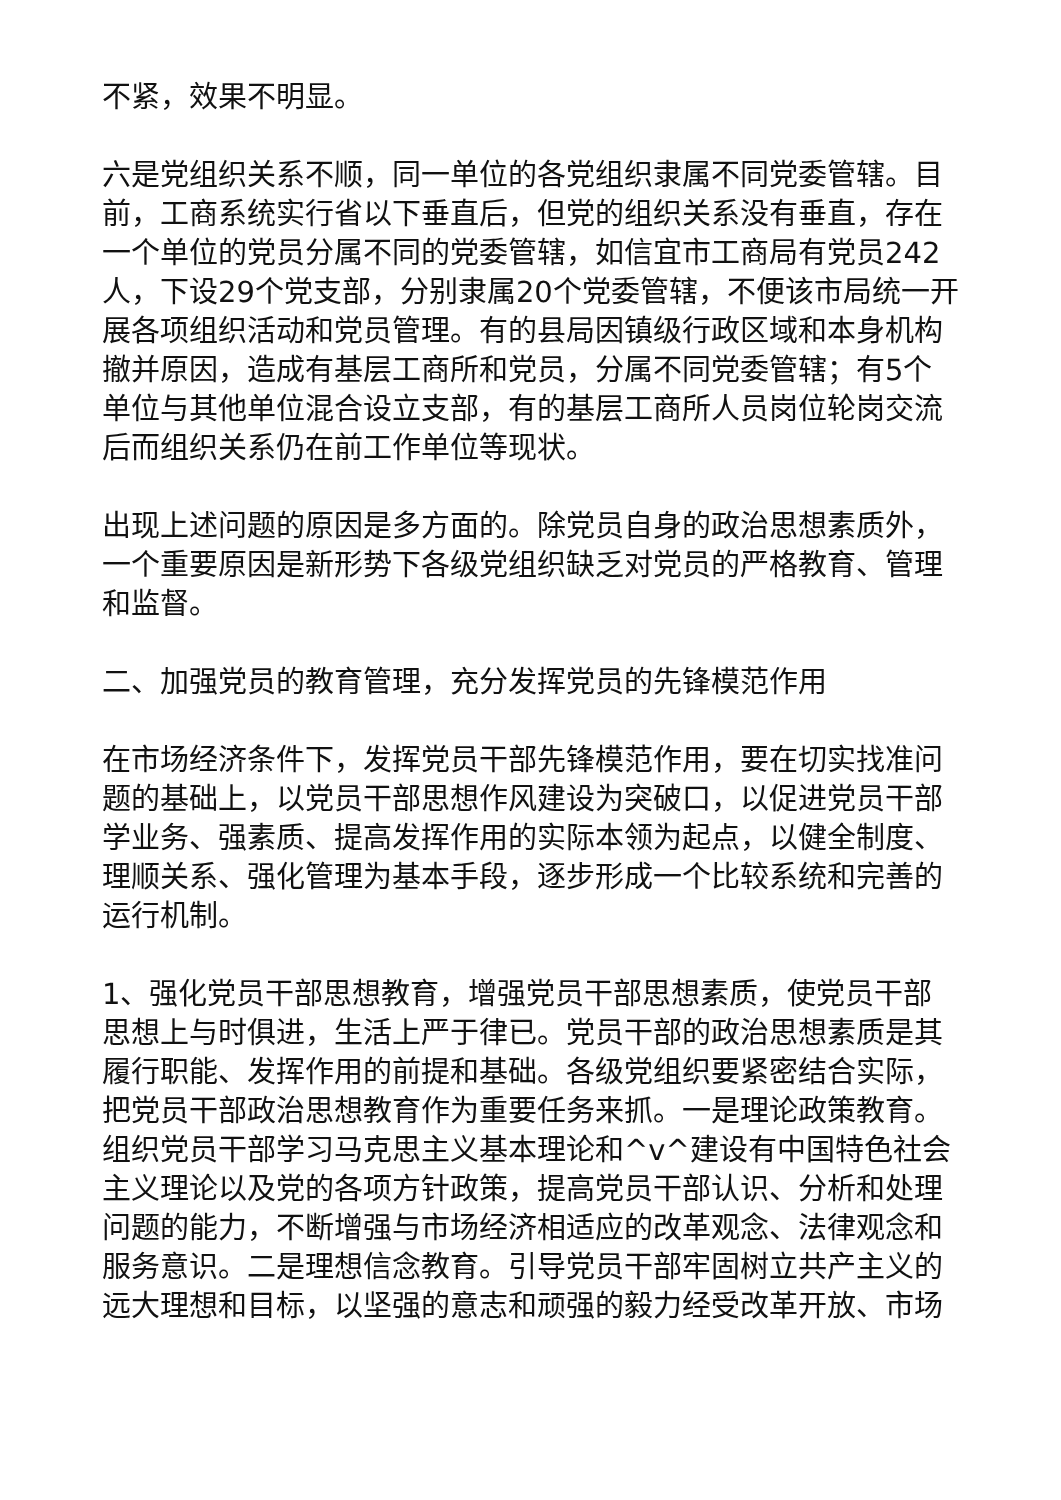不紧，效果不明显。
六是党组织关系不顺，同一单位的各党组织隶属不同党委管辖。目前，工商系统实行省以下垂直后，但党的组织关系没有垂直，存在一个单位的党员分属不同的党委管辖，如信宜市工商局有党员242人，下设29个党支部，分别隶属20个党委管辖，不便该市局统一开展各项组织活动和党员管理。有的县局因镇级行政区域和本身机构撤并原因，造成有基层工商所和党员，分属不同党委管辖；有5个单位与其他单位混合设立支部，有的基层工商所人员岗位轮岗交流后而组织关系仍在前工作单位等现状。
出现上述问题的原因是多方面的。除党员自身的政治思想素质外，一个重要原因是新形势下各级党组织缺乏对党员的严格教育、管理和监督。
二、加强党员的教育管理，充分发挥党员的先锋模范作用
在市场经济条件下，发挥党员干部先锋模范作用，要在切实找准问题的基础上，以党员干部思想作风建设为突破口，以促进党员干部学业务、强素质、提高发挥作用的实际本领为起点，以健全制度、理顺关系、强化管理为基本手段，逐步形成一个比较系统和完善的运行机制。
1、强化党员干部思想教育，增强党员干部思想素质，使党员干部思想上与时俱进，生活上严于律已。党员干部的政治思想素质是其履行职能、发挥作用的前提和基础。各级党组织要紧密结合实际，把党员干部政治思想教育作为重要任务来抓。一是理论政策教育。组织党员干部学习马克思主义基本理论和^v^建设有中国特色社会主义理论以及党的各项方针政策，提高党员干部认识、分析和处理问题的能力，不断增强与市场经济相适应的改革观念、法律观念和服务意识。二是理想信念教育。引导党员干部牢固树立共产主义的远大理想和目标，以坚强的意志和顽强的毅力经受改革开放、市场